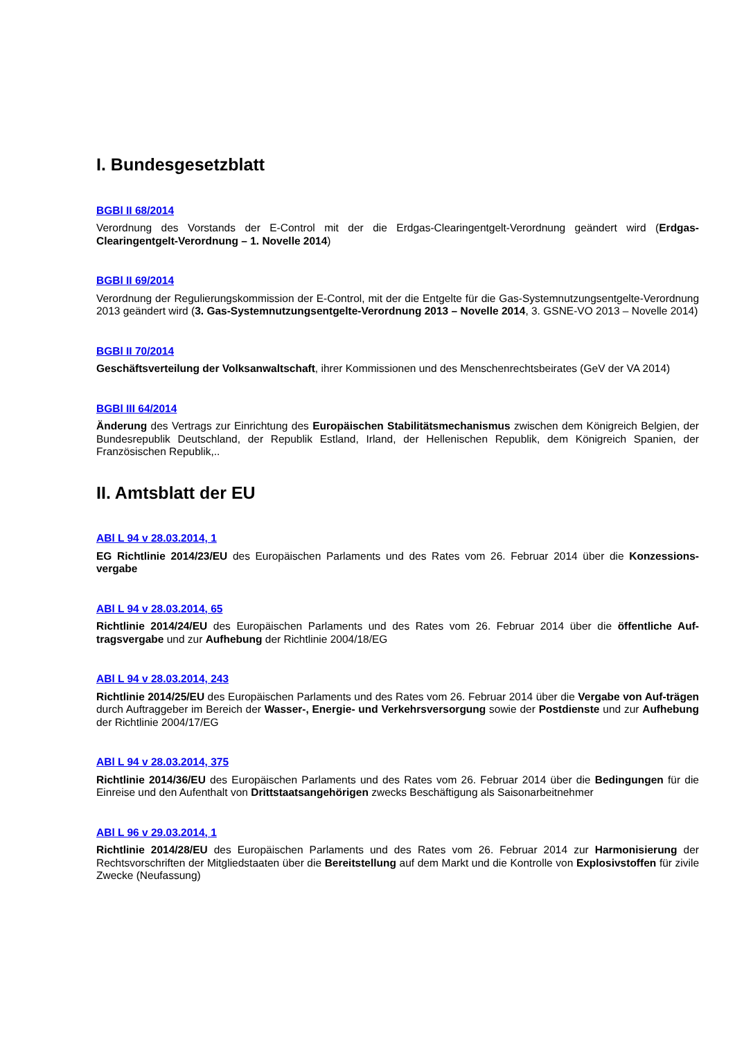I. Bundesgesetzblatt
BGBl II 68/2014
Verordnung des Vorstands der E-Control mit der die Erdgas-Clearingentgelt-Verordnung geändert wird (Erdgas-Clearingentgelt-Verordnung – 1. Novelle 2014)
BGBl II 69/2014
Verordnung der Regulierungskommission der E-Control, mit der die Entgelte für die Gas-Systemnutzungsentgelte-Verordnung 2013 geändert wird (3. Gas-Systemnutzungsentgelte-Verordnung 2013 – Novelle 2014, 3. GSNE-VO 2013 – Novelle 2014)
BGBl II 70/2014
Geschäftsverteilung der Volksanwaltschaft, ihrer Kommissionen und des Menschenrechtsbeirates (GeV der VA 2014)
BGBl III 64/2014
Änderung des Vertrags zur Einrichtung des Europäischen Stabilitätsmechanismus zwischen dem Königreich Belgien, der Bundesrepublik Deutschland, der Republik Estland, Irland, der Hellenischen Republik, dem Königreich Spanien, der Französischen Republik,..
II. Amtsblatt der EU
ABl L 94 v 28.03.2014, 1
EG Richtlinie 2014/23/EU des Europäischen Parlaments und des Rates vom 26. Februar 2014 über die Konzessions-vergabe
ABl L 94 v 28.03.2014, 65
Richtlinie 2014/24/EU des Europäischen Parlaments und des Rates vom 26. Februar 2014 über die öffentliche Auf-tragsvergabe und zur Aufhebung der Richtlinie 2004/18/EG
ABl L 94 v 28.03.2014, 243
Richtlinie 2014/25/EU des Europäischen Parlaments und des Rates vom 26. Februar 2014 über die Vergabe von Auf-trägen durch Auftraggeber im Bereich der Wasser-, Energie- und Verkehrsversorgung sowie der Postdienste und zur Aufhebung der Richtlinie 2004/17/EG
ABl L 94 v 28.03.2014, 375
Richtlinie 2014/36/EU des Europäischen Parlaments und des Rates vom 26. Februar 2014 über die Bedingungen für die Einreise und den Aufenthalt von Drittstaatsangehörigen zwecks Beschäftigung als Saisonarbeitnehmer
ABl L 96 v 29.03.2014, 1
Richtlinie 2014/28/EU des Europäischen Parlaments und des Rates vom 26. Februar 2014 zur Harmonisierung der Rechtsvorschriften der Mitgliedstaaten über die Bereitstellung auf dem Markt und die Kontrolle von Explosivstoffen für zivile Zwecke (Neufassung)